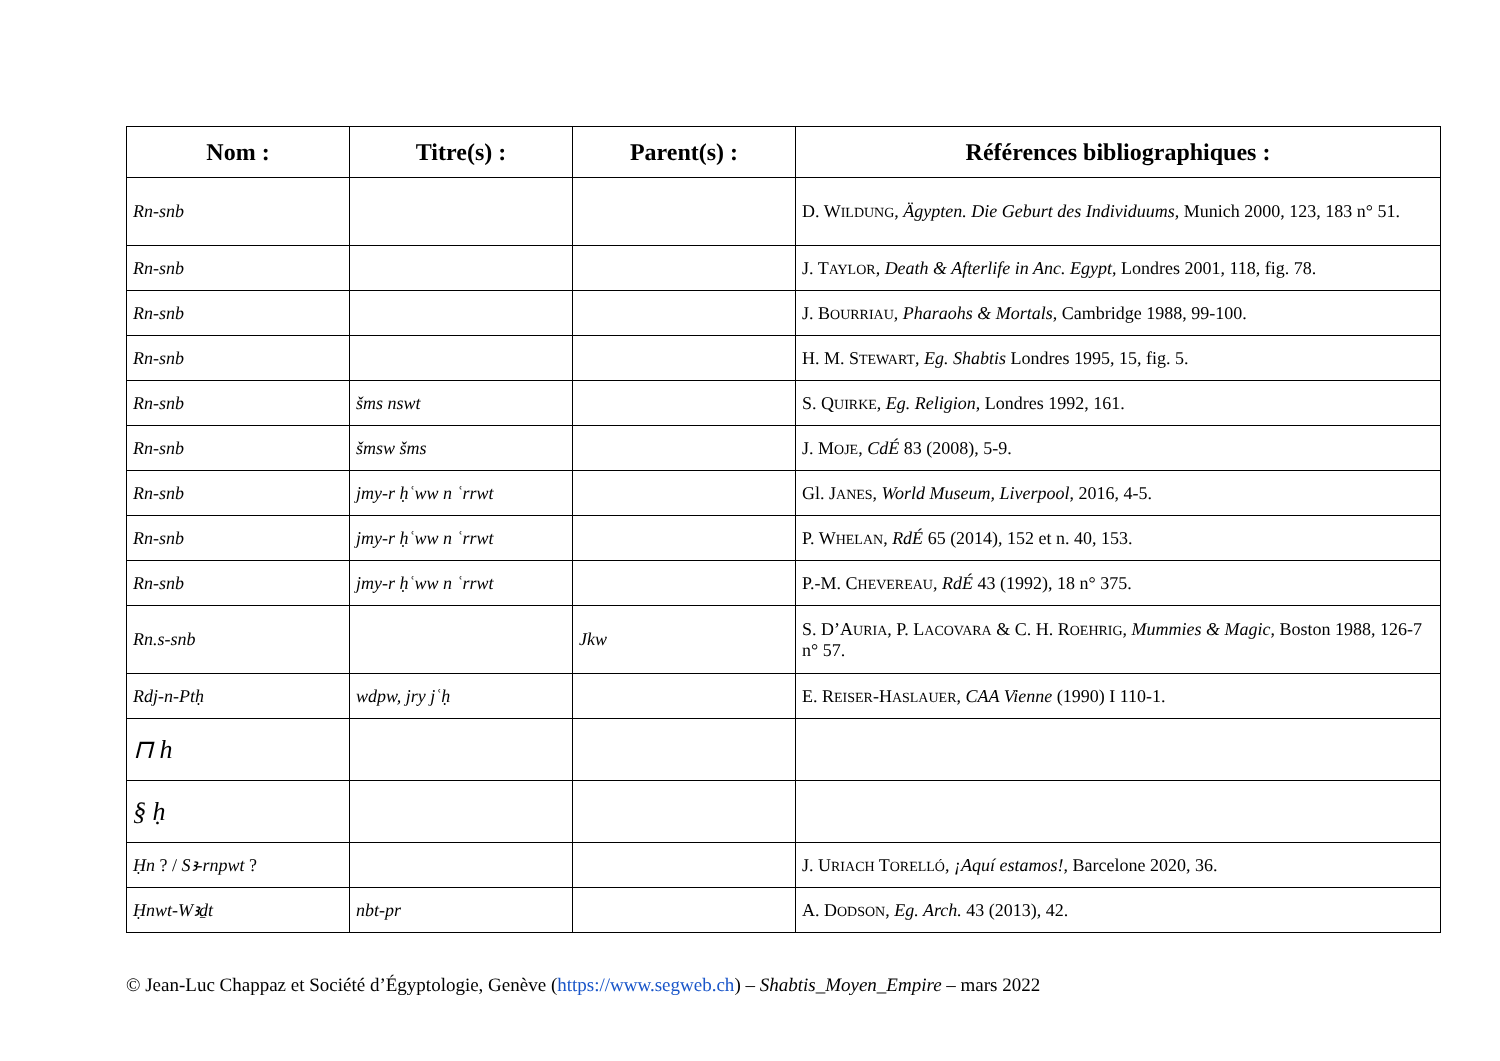| Nom : | Titre(s) : | Parent(s) : | Références bibliographiques : |
| --- | --- | --- | --- |
| Rn-snb | | | D. W ILDUNG , Ägypten. Die Geburt des Individuums , Munich 2000, 123, 183 n° 51. |
| Rn-snb | | | J. T AYLOR , Death & Afterlife in Anc. Egypt , Londres 2001, 118, fig. 78. |
| Rn-snb | | | J. B OURRIAU , Pharaohs & Mortals , Cambridge 1988, 99-100. |
| Rn-snb | | | H. M. S TEWART , Eg. Shabtis Londres 1995, 15, fig. 5. |
| Rn-snb | šms nswt | | S. Q UIRKE , Eg. Religion , Londres 1992, 161. |
| Rn-snb | šmsw šms | | J. M OJE , CdÉ 83 (2008), 5-9. |
| Rn-snb | jmy-r ḥʿww n ʿrrwt | | Gl. J ANES , World Museum, Liverpool , 2016, 4-5. |
| Rn-snb | jmy-r ḥʿww n ʿrrwt | | P. W HELAN , RdÉ 65 (2014), 152 et n. 40, 153. |
| Rn-snb | jmy-r ḥʿww n ʿrrwt | | P.-M. C HEVEREAU , RdÉ 43 (1992), 18 n° 375. |
| Rn.s-snb | | Jkw | S. D’A URIA , P. L ACOVARA & C. H. R OEHRIG , Mummies & Magic , Boston 1988, 126-7 n° 57. |
| Rdj-n-Ptḥ | wdpw, jry jʿḥ | | E. R EISER -H ASLAUER , CAA Vienne (1990) I 110-1. |
| ⊓ h | | | |
| § ḥ | | | |
| Ḥn ? / Sꜣ-rnpwt ? | | | J. U RIACH T ORELLÓ , ¡Aquí estamos! , Barcelone 2020, 36. |
| Ḥnwt-Wꜣḏt | nbt-pr | | A. D ODSON , Eg. Arch. 43 (2013), 42. |
© Jean-Luc Chappaz et Société d’Égyptologie, Genève (https://www.segweb.ch) – Shabtis_Moyen_Empire – mars 2022